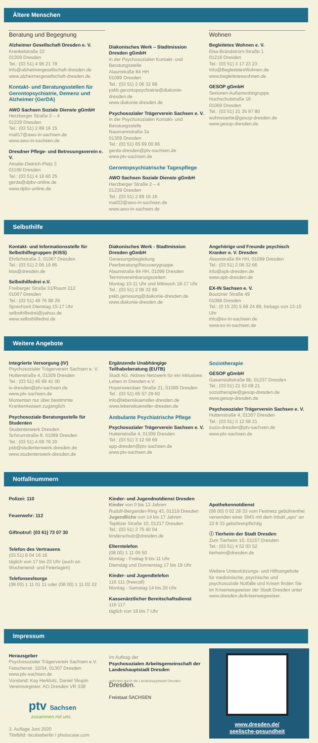Ältere Menschen
Beratung und Begegnung
Alzheimer Gesellschaft Dresden e. V.
Krenkelstraße 22
01309 Dresden
Tel.: (03 51) 4 96 21 78
info@alzheimergesellschaft-dresden.de
www.alzheimergesellschaft-dresden.de
Kontakt- und Beratungsstellen für Gerontopsychiatrie, Demenz und Alzheimer (GerDA)
AWO Sachsen Soziale Dienste gGmbH
Herzberger Straße 2 – 4
01239 Dresden
Tel.: (03 51) 2 89 16 15
mail17@awo-in-sachsen.de
www.awo-in-sachsen.de
Dresdner Pflege- und Betreuungsverein e. V.
Amalie-Dietrich-Platz 3
01169 Dresden
Tel.: (03 51) 4 16 60 25
gerda@dpbv-online.de
www.dpbv-online.de
Diakonisches Werk – Stadtmission Dresden gGmbH
in der Psychosozialen Kontakt- und Beratungsstelle
Alaunstraße 84 HH
01099 Dresden
Tel.: (03 51) 2 06 32 68
pskb.gerontopsychiatrie@diakonie-dresden.de
www.diakonie-dresden.de
Psychosozialer Trägerverein Sachsen e. V.
in der Psychosozialen Kontakt- und Beratungsstelle
Naumannstraße 3a
01309 Dresden
Tel.: (03 51) 65 69 00 86
gerda-dresden@ptv-sachsen.de
www.ptv-sachsen.de
Gerontopsychiatrische Tagespflege
AWO Sachsen Soziale Dienste gGmbH
Herzberger Straße 2 – 4
01239 Dresden
Tel.: (03 51) 2 89 16 16
mail22@awo-in-sachsen.de
www.awo-in-sachsen.de
Wohnen
Begleitetes Wohnen e. V.
Elsa-Brändström-Straße 1
01219 Dresden
Tel.: (03 51) 3 17 23 23
Info@BegleitetesWohnen.de
www.begleiteteswohnen.de
GESOP gGmbH
Senioren-Außenwohngruppe
Hochschulstraße 16
01069 Dresden
Tel.: (03 51) 21 35 97 80
wohnstaette@gesop-dresden.de
www.gesop-dresden.de
Selbsthilfe
Kontakt- und Informationsstelle für Selbsthilfegruppen (KISS)
Ehrlichstraße 3, 01067 Dresden
Tel.: (03 51) 2 06 19 85
kiss@dresden.de
Selbsthilfedrei e.V.
Freiberger Straße 31/Raum 212
01067 Dresden
Tel.: (03 51) 49 76 98 29
Sprechzeit Dienstag 15-17 Uhr
selbsthilfedrei@yahoo.de
www.selbsthilfedrei.de
Diakonisches Werk - Stadtmission Dresden gGmbH
Genesungsbegleitung
Peerberatung/Recoverygruppe
Alaunstraße 84 HH, 01099 Dresden
Terminvereinbarungszeiten:
Montag 10-11 Uhr und Mittwoch 16-17 Uhr
Tel.: (03 51) 2 06 32 69
pskb.genesung@daikonie-dresden.de
www.diakonie-dresden.de
Angehörige und Freunde psychisch Kranker e. V. Dresden
Alaunstraße 84 HH, 01099 Dresden
Tel.: (03 51) 2 06 32 66
info@apk-dresden.de
www.apk-dresden.de
EX-IN Sachsen e. V.
Bautzner Straße 49
01099 Dresden
Tel.: (0 15 20) 5 68 24 89, freitags von 13-15 Uhr
info@ex-in-sachsen.de
www.ex-in-sachsen.de
Weitere Angebote
Integrierte Versorgung (IV)
Psychosozialer Trägerverein Sachsen e. V.
Huttenstraße 4, 01309 Dresden
Tel.: (03 51) 45 69 41 00
iv-dresden@ptv-sachsen.de
www.ptv-sachsen.de
Momentan nur über bestimmte Krankenkassen zugänglich
Psychosoziale Beratungsstelle für Studenten
Studentenwerk Dresden
Schnorrstraße 8, 01069 Dresden
Tel.: (03 51) 4 69 79 20
psb@studentenwerk-dresden.de
www.studentenwerk-dresden.de
Ergänzende Unabhängige Teilhabeberatung (EUTB)
Stadt AG. Aktives Netzwerk für ein inklusives Leben in Dresden e.V.
Hoyerswerdaer Straße 21, 01099 Dresden
Tel.: (03 51) 65 57 29 60
info@lebenskuenstler-dresden.de
www.lebenskuenstler-dresden.de
Ambulante Psychiatrische Pflege
Psychosozialer Trägerverein Sachsen e. V.
Huttenstraße 4, 01309 Dresden
Tel.: (03 51) 3 12 58 69
app-dresden@ptv-sachsen.de
www.ptv-sachsen.de
Soziotherapie
GESOP gGmbH
Gasanstaltstraße 8b, 01237 Dresden
Tel.: (03 51) 21 53 08 21
soziotherapie@gesop-dresden.de
www.gesop-dresden.de
Psychosozialer Trägerverein Sachsen e. V.
Huttenstraße 4, 01307 Dresden
Tel.: (03 51) 3 12 58 21
sozio-dresden@ptv-sachsen.de
www.ptv-sachsen.de
Notfallnummern
Polizei: 110
Feuerwehr: 112
Giftnotruf: (03 61) 73 07 30
Telefon des Vertrauens
(03 51) 8 04 16 16
täglich von 17 bis 23 Uhr (auch an Wochenend- und Feiertagen)
Telefonseelsorge
(08 00) 1 11 01 11 oder (08 00) 1 11 02 22
Kinder- und Jugendnotdienst Dresden
Kinder von 0 bis 13 Jahren
Rudolf-Bergander-Ring 43, 01219 Dresden
Jugendliche von 14 bis 17 Jahren
Teplitzer Straße 10, 01217 Dresden
Tel.: (03 51) 2 75 40 04
kinderschutz@dresden.de
Elterntelefon
(08 00) 1 11 05 50
Montag - Freitag 9 bis 11 Uhr
Dienstag und Donnerstag 17 bis 19 Uhr
Kinder- und Jugendtelefon
116 111 (freecall)
Montag - Samstag 14 bis 20 Uhr
Kassenärztlicher Bereitschaftsdienst
116 117
täglich von 19 bis 7 Uhr
Apothekennotdienst
(08 00) 0 02 28 33 vom Festnetz gebührenfrei versenden einer SMS mit dem Inhalt „apo“ an 22 8 33 gebührenpflichtig
ⓘ Tierheim der Stadt Dresden
Zum Tierheim 10, 01157 Dresden
Tel.: (03 51) 4 52 03 52
tierheim@dresden.de
Weitere Unterstützungs- und Hilfsangebote für medizinische, psychische und psychosoziale Notfälle und Krisen finden Sie im Krisenwegweiser der Stadt Dresden unter www.dresden.de/krisenwegweiser.
Impressum
Herausgeber
Psychosozialer Trägerverein Sachsen e.V.
Fetscherstr. 32/34, 01307 Dresden
www.ptv-sachsen.de
Vorstand: Kay Herklotz, Daniel Skupin
Vereinsregister: AG Dresden VR 338
ptv Sachsen
zusammen mit uns
3. Auflage Juni 2020
Titelbild: nicolasberlin / photocase.com
Im Auftrag der
Psychosozialen Arbeitsgemeinschaft der Landeshauptstadt Dresden
gefördert durch die Landeshauptstadt Dresden Dresden.
Freistaat SACHSEN
www.dresden.de/
seelische-gesundheit